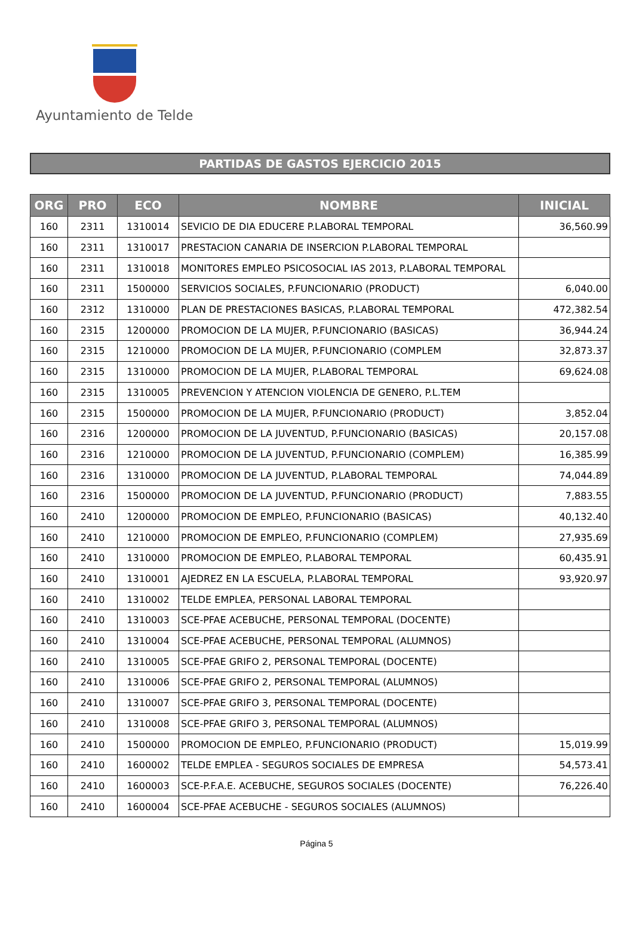Ayuntamiento de Telde
PARTIDAS DE GASTOS EJERCICIO 2015
| ORG | PRO | ECO | NOMBRE | INICIAL |
| --- | --- | --- | --- | --- |
| 160 | 2311 | 1310014 | SEVICIO DE DIA EDUCERE P.LABORAL TEMPORAL | 36,560.99 |
| 160 | 2311 | 1310017 | PRESTACION CANARIA DE INSERCION P.LABORAL TEMPORAL | |
| 160 | 2311 | 1310018 | MONITORES EMPLEO PSICOSOCIAL IAS 2013, P.LABORAL TEMPORAL | |
| 160 | 2311 | 1500000 | SERVICIOS SOCIALES, P.FUNCIONARIO (PRODUCT) | 6,040.00 |
| 160 | 2312 | 1310000 | PLAN DE PRESTACIONES BASICAS, P.LABORAL TEMPORAL | 472,382.54 |
| 160 | 2315 | 1200000 | PROMOCION DE LA MUJER, P.FUNCIONARIO (BASICAS) | 36,944.24 |
| 160 | 2315 | 1210000 | PROMOCION DE LA MUJER, P.FUNCIONARIO (COMPLEM | 32,873.37 |
| 160 | 2315 | 1310000 | PROMOCION DE LA MUJER, P.LABORAL TEMPORAL | 69,624.08 |
| 160 | 2315 | 1310005 | PREVENCION Y ATENCION VIOLENCIA DE GENERO, P.L.TEM | |
| 160 | 2315 | 1500000 | PROMOCION DE LA MUJER, P.FUNCIONARIO (PRODUCT) | 3,852.04 |
| 160 | 2316 | 1200000 | PROMOCION DE LA JUVENTUD, P.FUNCIONARIO (BASICAS) | 20,157.08 |
| 160 | 2316 | 1210000 | PROMOCION DE LA JUVENTUD, P.FUNCIONARIO (COMPLEM) | 16,385.99 |
| 160 | 2316 | 1310000 | PROMOCION DE LA JUVENTUD, P.LABORAL TEMPORAL | 74,044.89 |
| 160 | 2316 | 1500000 | PROMOCION DE LA JUVENTUD, P.FUNCIONARIO (PRODUCT) | 7,883.55 |
| 160 | 2410 | 1200000 | PROMOCION DE EMPLEO, P.FUNCIONARIO (BASICAS) | 40,132.40 |
| 160 | 2410 | 1210000 | PROMOCION DE EMPLEO, P.FUNCIONARIO (COMPLEM) | 27,935.69 |
| 160 | 2410 | 1310000 | PROMOCION DE EMPLEO, P.LABORAL TEMPORAL | 60,435.91 |
| 160 | 2410 | 1310001 | AJEDREZ EN LA ESCUELA, P.LABORAL TEMPORAL | 93,920.97 |
| 160 | 2410 | 1310002 | TELDE EMPLEA, PERSONAL LABORAL TEMPORAL | |
| 160 | 2410 | 1310003 | SCE-PFAE ACEBUCHE, PERSONAL TEMPORAL (DOCENTE) | |
| 160 | 2410 | 1310004 | SCE-PFAE ACEBUCHE, PERSONAL TEMPORAL (ALUMNOS) | |
| 160 | 2410 | 1310005 | SCE-PFAE GRIFO 2, PERSONAL TEMPORAL (DOCENTE) | |
| 160 | 2410 | 1310006 | SCE-PFAE GRIFO 2, PERSONAL TEMPORAL (ALUMNOS) | |
| 160 | 2410 | 1310007 | SCE-PFAE GRIFO 3, PERSONAL TEMPORAL (DOCENTE) | |
| 160 | 2410 | 1310008 | SCE-PFAE GRIFO 3, PERSONAL TEMPORAL (ALUMNOS) | |
| 160 | 2410 | 1500000 | PROMOCION DE EMPLEO, P.FUNCIONARIO (PRODUCT) | 15,019.99 |
| 160 | 2410 | 1600002 | TELDE EMPLEA - SEGUROS SOCIALES DE EMPRESA | 54,573.41 |
| 160 | 2410 | 1600003 | SCE-P.F.A.E. ACEBUCHE, SEGUROS SOCIALES (DOCENTE) | 76,226.40 |
| 160 | 2410 | 1600004 | SCE-PFAE ACEBUCHE - SEGUROS SOCIALES (ALUMNOS) | |
Página 5